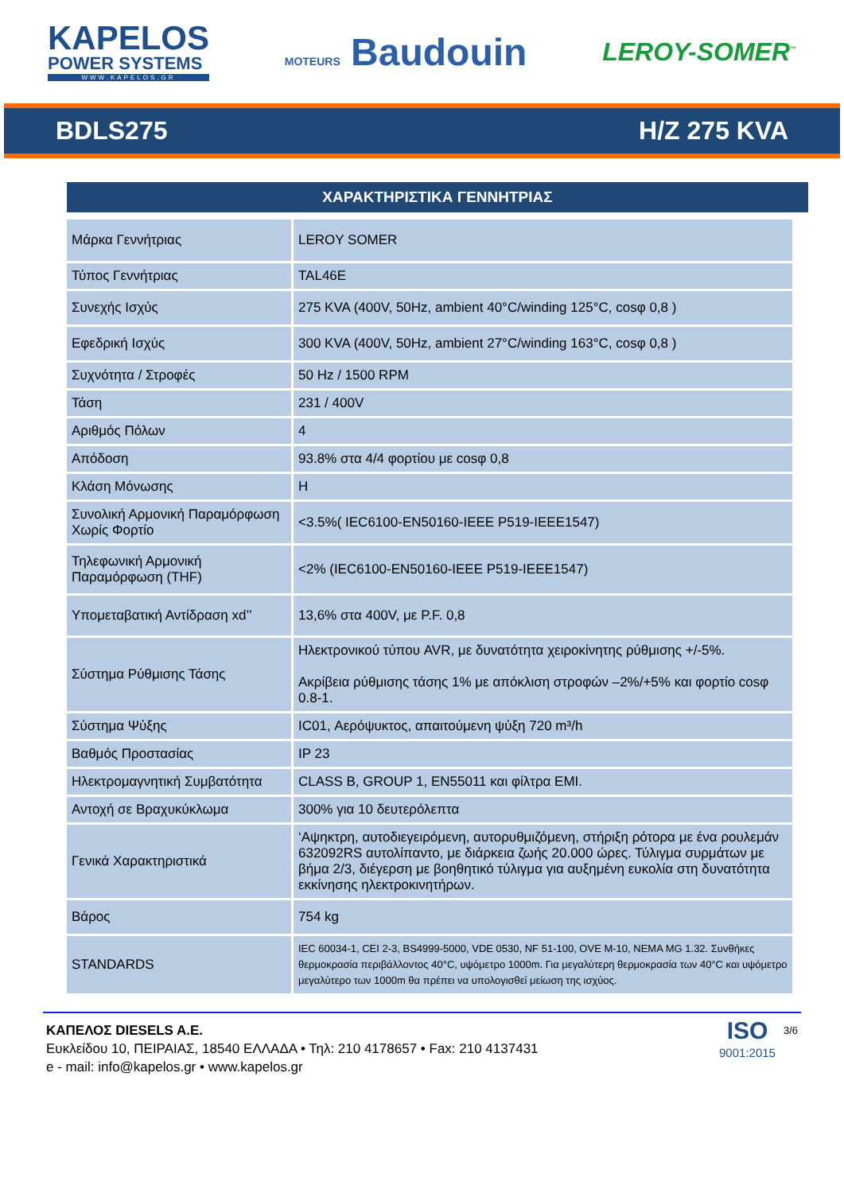KAPELOS
POWER SYSTEMS
WWW.KAPELOS.GR
MOTEURS Baudouin
LEROY-SOMER<sup>™</sup>
BDLS275 H/Z 275 KVA
ΧΑΡΑΚΤΗΡΙΣΤΙΚΑ ΓΕΝΝΗΤΡΙΑΣ
| Μάρκα Γεννήτριας | LEROY SOMER |
| Τύπος Γεννήτριας | TAL46E |
| Συνεχής Ισχύς | 275 KVA (400V, 50Hz, ambient 40°C/winding 125°C, cosφ 0,8 ) |
| Εφεδρική Ισχύς | 300 KVA (400V, 50Hz, ambient 27°C/winding 163°C, cosφ 0,8 ) |
| Συχνότητα / Στροφές | 50 Hz / 1500 RPM |
| Τάση | 231 / 400V |
| Αριθμός Πόλων | 4 |
| Απόδοση | 93.8% στα 4/4 φορτίου με cosφ 0,8 |
| Κλάση Μόνωσης | H |
| Συνολική Αρμονική Παραμόρφωση Χωρίς Φορτίο | <3.5%( IEC6100-EN50160-IEEE P519-IEEE1547) |
| Τηλεφωνική Αρμονική Παραμόρφωση (THF) | <2% (IEC6100-EN50160-IEEE P519-IEEE1547) |
| Υπομεταβατική Αντίδραση xd’’ | 13,6% στα 400V, με P.F. 0,8 |
| Σύστημα Ρύθμισης Τάσης | Ηλεκτρονικού τύπου AVR, με δυνατότητα χειροκίνητης ρύθμισης +/-5%. Ακρίβεια ρύθμισης τάσης 1% με απόκλιση στροφών –2%/+5% και φορτίο cosφ 0.8-1. |
| Σύστημα Ψύξης | IC01, Αερόψυκτος, απαιτούμενη ψύξη 720 m³/h |
| Βαθμός Προστασίας | IP 23 |
| Ηλεκτρομαγνητική Συμβατότητα | CLASS B, GROUP 1, EN55011 και φίλτρα EMI. |
| Αντοχή σε Βραχυκύκλωμα | 300% για 10 δευτερόλεπτα |
| Γενικά Χαρακτηριστικά | ‘Αψηκτρη, αυτοδιεγειρόμενη, αυτορυθμιζόμενη, στήριξη ρότορα με ένα ρουλεμάν 632092RS αυτολίπαντο, με διάρκεια ζωής 20.000 ώρες. Τύλιγμα συρμάτων με βήμα 2/3, διέγερση με βοηθητικό τύλιγμα για αυξημένη ευκολία στη δυνατότητα εκκίνησης ηλεκτροκινητήρων. |
| Βάρος | 754 kg |
| STANDARDS | IEC 60034-1, CEI 2-3, BS4999-5000, VDE 0530, NF 51-100, OVE M-10, NEMA MG 1.32. Συνθήκες θερμοκρασία περιβάλλοντος 40°C, υψόμετρο 1000m. Για μεγαλύτερη θερμοκρασία των 40°C και υψόμετρο μεγαλύτερο των 1000m θα πρέπει να υπολογισθεί μείωση της ισχύος. |
ΚΑΠΕΛΟΣ DIESELS A.E.
Ευκλείδου 10, ΠΕΙΡΑΙΑΣ, 18540 ΕΛΛΑΔΑ • Τηλ: 210 4178657 • Fax: 210 4137431
e - mail: info@kapelos.gr • www.kapelos.gr
ISO
9001:2015
3/6